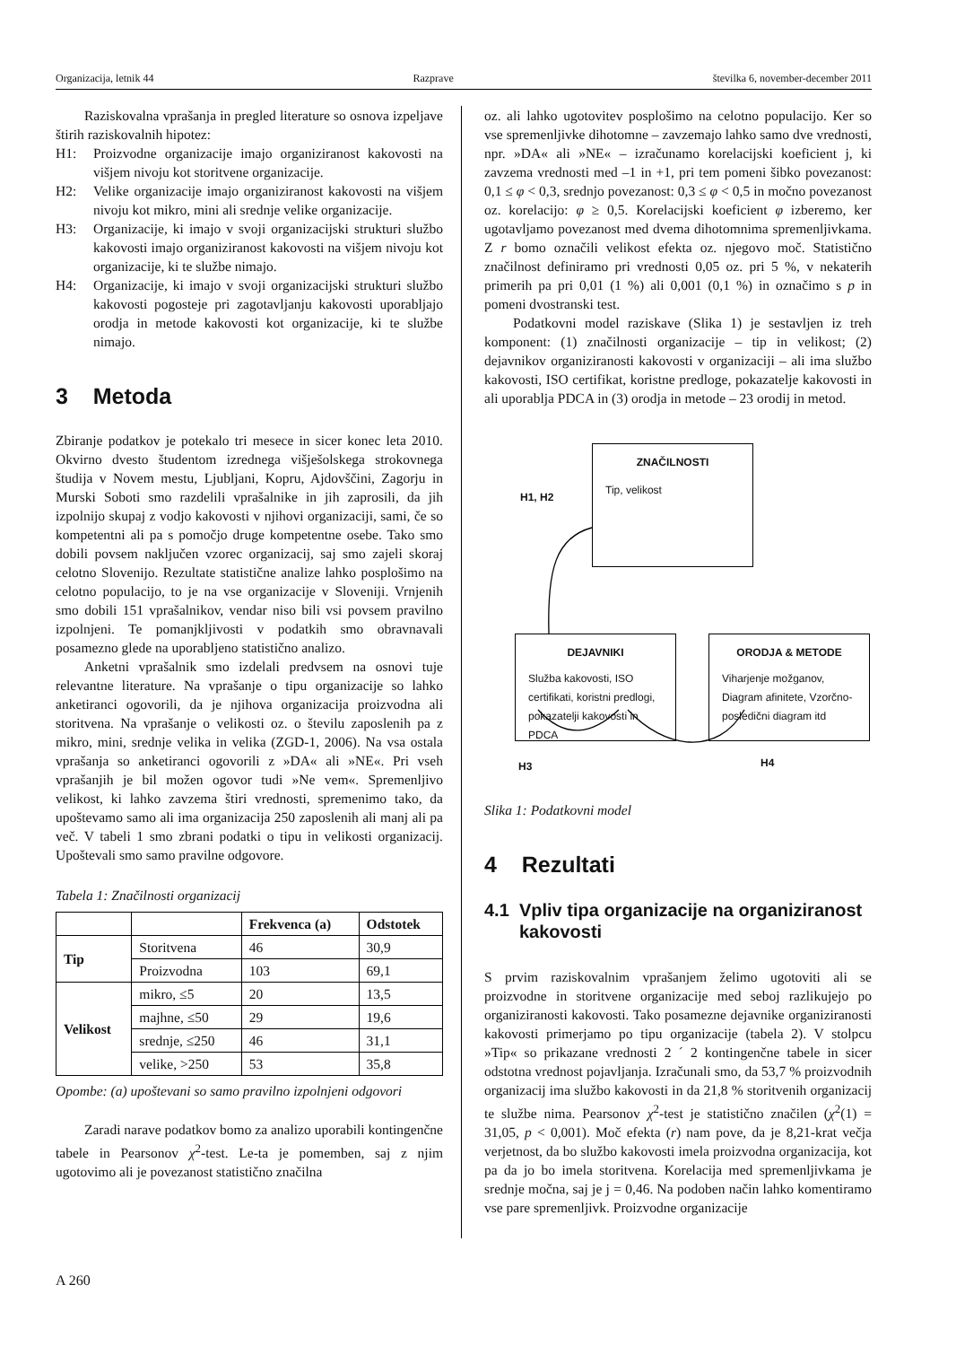Organizacija, letnik 44 Razprave številka 6, november-december 2011
Raziskovalna vprašanja in pregled literature so osnova izpeljave štirih raziskovalnih hipotez:
H1: Proizvodne organizacije imajo organiziranost kakovosti na višjem nivoju kot storitvene organizacije.
H2: Velike organizacije imajo organiziranost kakovosti na višjem nivoju kot mikro, mini ali srednje velike organizacije.
H3: Organizacije, ki imajo v svoji organizacijski strukturi službo kakovosti imajo organiziranost kakovosti na višjem nivoju kot organizacije, ki te službe nimajo.
H4: Organizacije, ki imajo v svoji organizacijski strukturi službo kakovosti pogosteje pri zagotavljanju kakovosti uporabljajo orodja in metode kakovosti kot organizacije, ki te službe nimajo.
3 Metoda
Zbiranje podatkov je potekalo tri mesece in sicer konec leta 2010. Okvirno dvesto študentom izrednega višješolskega strokovnega študija v Novem mestu, Ljubljani, Kopru, Ajdovščini, Zagorju in Murski Soboti smo razdelili vprašalnike in jih zaprosili, da jih izpolnijo skupaj z vodjo kakovosti v njihovi organizaciji, sami, če so kompetentni ali pa s pomočjo druge kompetentne osebe. Tako smo dobili povsem naključen vzorec organizacij, saj smo zajeli skoraj celotno Slovenijo. Rezultate statistične analize lahko posplošimo na celotno populacijo, to je na vse organizacije v Sloveniji. Vrnjenih smo dobili 151 vprašalnikov, vendar niso bili vsi povsem pravilno izpolnjeni. Te pomanjkljivosti v podatkih smo obravnavali posamezno glede na uporabljeno statistično analizo.
Anketni vprašalnik smo izdelali predvsem na osnovi tuje relevantne literature. Na vprašanje o tipu organizacije so lahko anketiranci ogovorili, da je njihova organizacija proizvodna ali storitvena. Na vprašanje o velikosti oz. o številu zaposlenih pa z mikro, mini, srednje velika in velika (ZGD-1, 2006). Na vsa ostala vprašanja so anketiranci ogovorili z »DA« ali »NE«. Pri vseh vprašanjih je bil možen ogovor tudi »Ne vem«. Spremenljivo velikost, ki lahko zavzema štiri vrednosti, spremenimo tako, da upoštevamo samo ali ima organizacija 250 zaposlenih ali manj ali pa več. V tabeli 1 smo zbrani podatki o tipu in velikosti organizacij. Upoštevali smo samo pravilne odgovore.
Tabela 1: Značilnosti organizacij
| | | Frekvenca (a) | Odstotek |
| --- | --- | --- | --- |
| Tip | Storitvena | 46 | 30,9 |
| | Proizvodna | 103 | 69,1 |
| Velikost | mikro, ≤5 | 20 | 13,5 |
| | majhne, ≤50 | 29 | 19,6 |
| | srednje, ≤250 | 46 | 31,1 |
| | velike, >250 | 53 | 35,8 |
Opombe: (a) upoštevani so samo pravilno izpolnjeni odgovori
Zaradi narave podatkov bomo za analizo uporabili kontingenčne tabele in Pearsonov χ<sup>2</sup>-test. Le-ta je pomemben, saj z njim ugotovimo ali je povezanost statistično značilna
oz. ali lahko ugotovitev posplošimo na celotno populacijo. Ker so vse spremenljivke dihotomne – zavzemajo lahko samo dve vrednosti, npr. »DA« ali »NE« – izračunamo korelacijski koeficient j, ki zavzema vrednosti med –1 in +1, pri tem pomeni šibko povezanost: 0,1 ≤ φ < 0,3, srednjo povezanost: 0,3 ≤ φ < 0,5 in močno povezanost oz. korelacijo: φ ≥ 0,5. Korelacijski koeficient φ izberemo, ker ugotavljamo povezanost med dvema dihotomnima spremenljivkama. Z r bomo označili velikost efekta oz. njegovo moč. Statistično značilnost definiramo pri vrednosti 0,05 oz. pri 5 %, v nekaterih primerih pa pri 0,01 (1 %) ali 0,001 (0,1 %) in označimo s p in pomeni dvostranski test.
Podatkovni model raziskave (Slika 1) je sestavljen iz treh komponent: (1) značilnosti organizacije – tip in velikost; (2) dejavnikov organiziranosti kakovosti v organizaciji – ali ima službo kakovosti, ISO certifikat, koristne predloge, pokazatelje kakovosti in ali uporablja PDCA in (3) orodja in metode – 23 orodij in metod.
ZNAČILNOSTI
Tip, velikost
H1, H2
DEJAVNIKI
Služba kakovosti, ISO certifikati, koristni predlogi, pokazatelji kakovosti in PDCA
ORODJA & METODE
Viharjenje možganov, Diagram afinitete, Vzorčno-posledični diagram itd
H3 H4
Slika 1: Podatkovni model
4 Rezultati
4.1 Vpliv tipa organizacije na organiziranost
kakovosti
S prvim raziskovalnim vprašanjem želimo ugotoviti ali se proizvodne in storitvene organizacije med seboj razlikujejo po organiziranosti kakovosti. Tako posamezne dejavnike organiziranosti kakovosti primerjamo po tipu organizacije (tabela 2). V stolpcu »Tip« so prikazane vrednosti 2 ´ 2 kontingenčne tabele in sicer odstotna vrednost pojavljanja. Izračunali smo, da 53,7 % proizvodnih organizacij ima službo kakovosti in da 21,8 % storitvenih organizacij te službe nima. Pearsonov χ<sup>2</sup>-test je statistično značilen (χ<sup>2</sup>(1) = 31,05, p < 0,001). Moč efekta (r) nam pove, da je 8,21-krat večja verjetnost, da bo službo kakovosti imela proizvodna organizacija, kot pa da jo bo imela storitvena. Korelacija med spremenljivkama je srednje močna, saj je j = 0,46. Na podoben način lahko komentiramo vse pare spremenljivk. Proizvodne organizacije
A 260